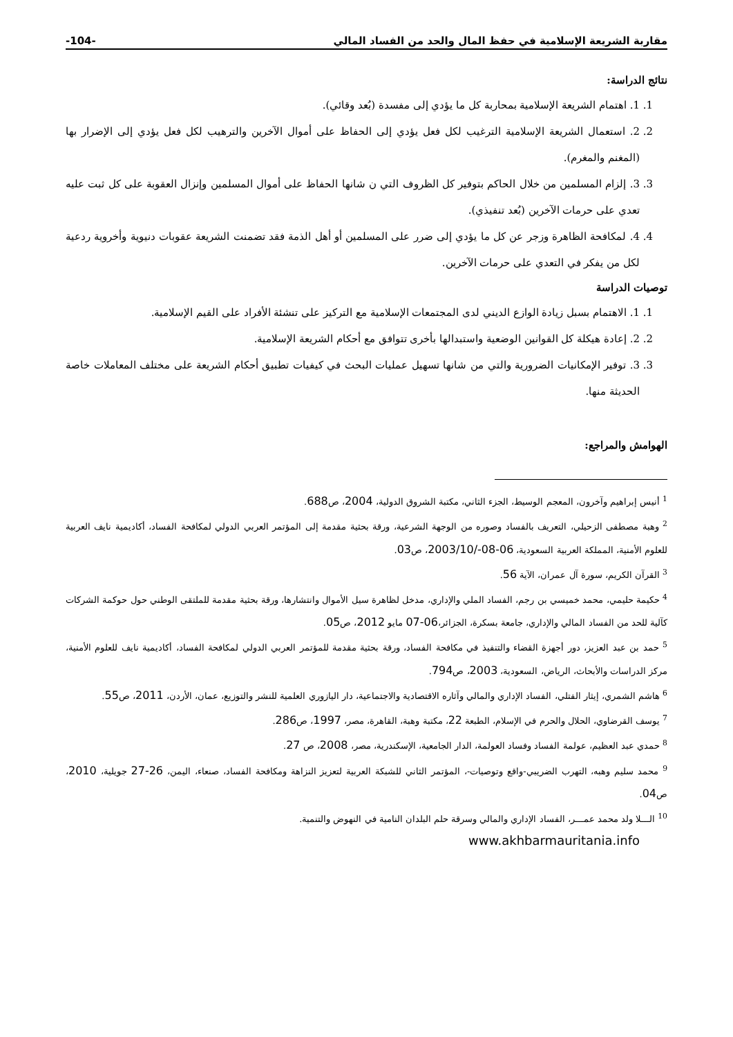مقاربة الشريعة الإسلامية في حفظ المال والحد من الفساد المالي -104-
نتائج الدراسة:
1. 1. اهتمام الشريعة الإسلامية بمحاربة كل ما يؤدي إلى مفسدة (بُعد وقائي).
2. 2. استعمال الشريعة الإسلامية الترغيب لكل فعل يؤدي إلى الحفاظ على أموال الآخرين والترهيب لكل فعل يؤدي إلى الإضرار بها (المغنم والمغرم).
3. 3. إلزام المسلمين من خلال الحاكم بتوفير كل الظروف التي ن شانها الحفاظ على أموال المسلمين وإنزال العقوبة على كل ثبت عليه تعدي على حرمات الآخرين (بُعد تنفيذي).
4. 4. لمكافحة الظاهرة وزجر عن كل ما يؤدي إلى ضرر على المسلمين أو أهل الذمة فقد تضمنت الشريعة عقوبات دنيوية وأخروية ردعية لكل من يفكر في التعدي على حرمات الآخرين.
توصيات الدراسة
1. 1. الاهتمام بسبل زيادة الوازع الديني لدى المجتمعات الإسلامية مع التركيز على تنشئة الأفراد على القيم الإسلامية.
2. 2. إعادة هيكلة كل القوانين الوضعية واستبدالها بأخرى تتوافق مع أحكام الشريعة الإسلامية.
3. 3. توفير الإمكانيات الضرورية والتي من شانها تسهيل عمليات البحث في كيفيات تطبيق أحكام الشريعة على مختلف المعاملات خاصة الحديثة منها.
الهوامش والمراجع:
<sup>1</sup> أنيس إبراهيم وآخرون، المعجم الوسيط، الجزء الثاني، مكتبة الشروق الدولية، 2004، ص688.
<sup>2</sup> وهبة مصطفى الزحيلي، التعريف بالفساد وصوره من الوجهة الشرعية، ورقة بحثية مقدمة إلى المؤتمر العربي الدولي لمكافحة الفساد، أكاديمية نايف العربية للعلوم الأمنية، المملكة العربية السعودية، 06-08-/2003/10، ص03.
<sup>3</sup> القرآن الكريم، سورة آل عمران، الآية 56.
<sup>4</sup> حكيمة حليمي، محمد خميسي بن رجم، الفساد الملي والإداري، مدخل لظاهرة سيل الأموال وانتشارها، ورقة بحثية مقدمة للملتقى الوطني حول حوكمة الشركات كآلية للحد من الفساد المالي والإداري، جامعة بسكرة، الجزائر،06-07 مايو 2012، ص05.
<sup>5</sup> حمد بن عبد العزيز، دور أجهزة القضاء والتنفيذ في مكافحة الفساد، ورقة بحثية مقدمة للمؤتمر العربي الدولي لمكافحة الفساد، أكاديمية نايف للعلوم الأمنية، مركز الدراسات والأبحاث، الرياض، السعودية، 2003، ص794.
<sup>6</sup> هاشم الشمري، إيثار الفتلي، الفساد الإداري والمالي وآثاره الاقتصادية والاجتماعية، دار اليازوري العلمية للنشر والتوزيع، عمان، الأردن، 2011، ص55.
<sup>7</sup> يوسف القرضاوي، الحلال والحرم في الإسلام، الطبعة 22، مكتبة وهبة، القاهرة، مصر، 1997، ص286.
<sup>8</sup> حمدي عبد العظيم، عولمة الفساد وفساد العولمة، الدار الجامعية، الإسكندرية، مصر، 2008، ص 27.
<sup>9</sup> محمد سليم وهبه، التهرب الضريبي-واقع وتوصيات-، المؤتمر الثاني للشبكة العربية لتعزيز النزاهة ومكافحة الفساد، صنعاء، اليمن، 26-27 جويلية، 2010، ص04.
<sup>10</sup> الـــلا ولد محمد عمـــر، الفساد الإداري والمالي وسرقة حلم البلدان النامية في النهوض والتنمية.
www.akhbarmauritania.info